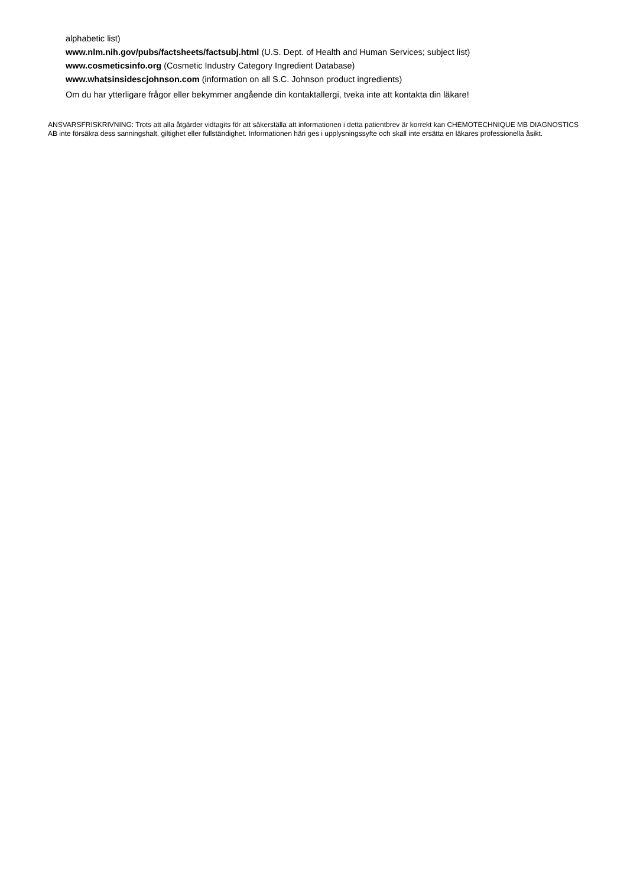alphabetic list)
www.nlm.nih.gov/pubs/factsheets/factsubj.html (U.S. Dept. of Health and Human Services; subject list)
www.cosmeticsinfo.org (Cosmetic Industry Category Ingredient Database)
www.whatsinsidescjohnson.com (information on all S.C. Johnson product ingredients)
Om du har ytterligare frågor eller bekymmer angående din kontaktallergi, tveka inte att kontakta din läkare!
ANSVARSFRISKRIVNING: Trots att alla åtgärder vidtagits för att säkerställa att informationen i detta patientbrev är korrekt kan CHEMOTECHNIQUE MB DIAGNOSTICS AB inte försäkra dess sanningshalt, giltighet eller fullständighet. Informationen häri ges i upplysningssyfte och skall inte ersätta en läkares professionella åsikt.